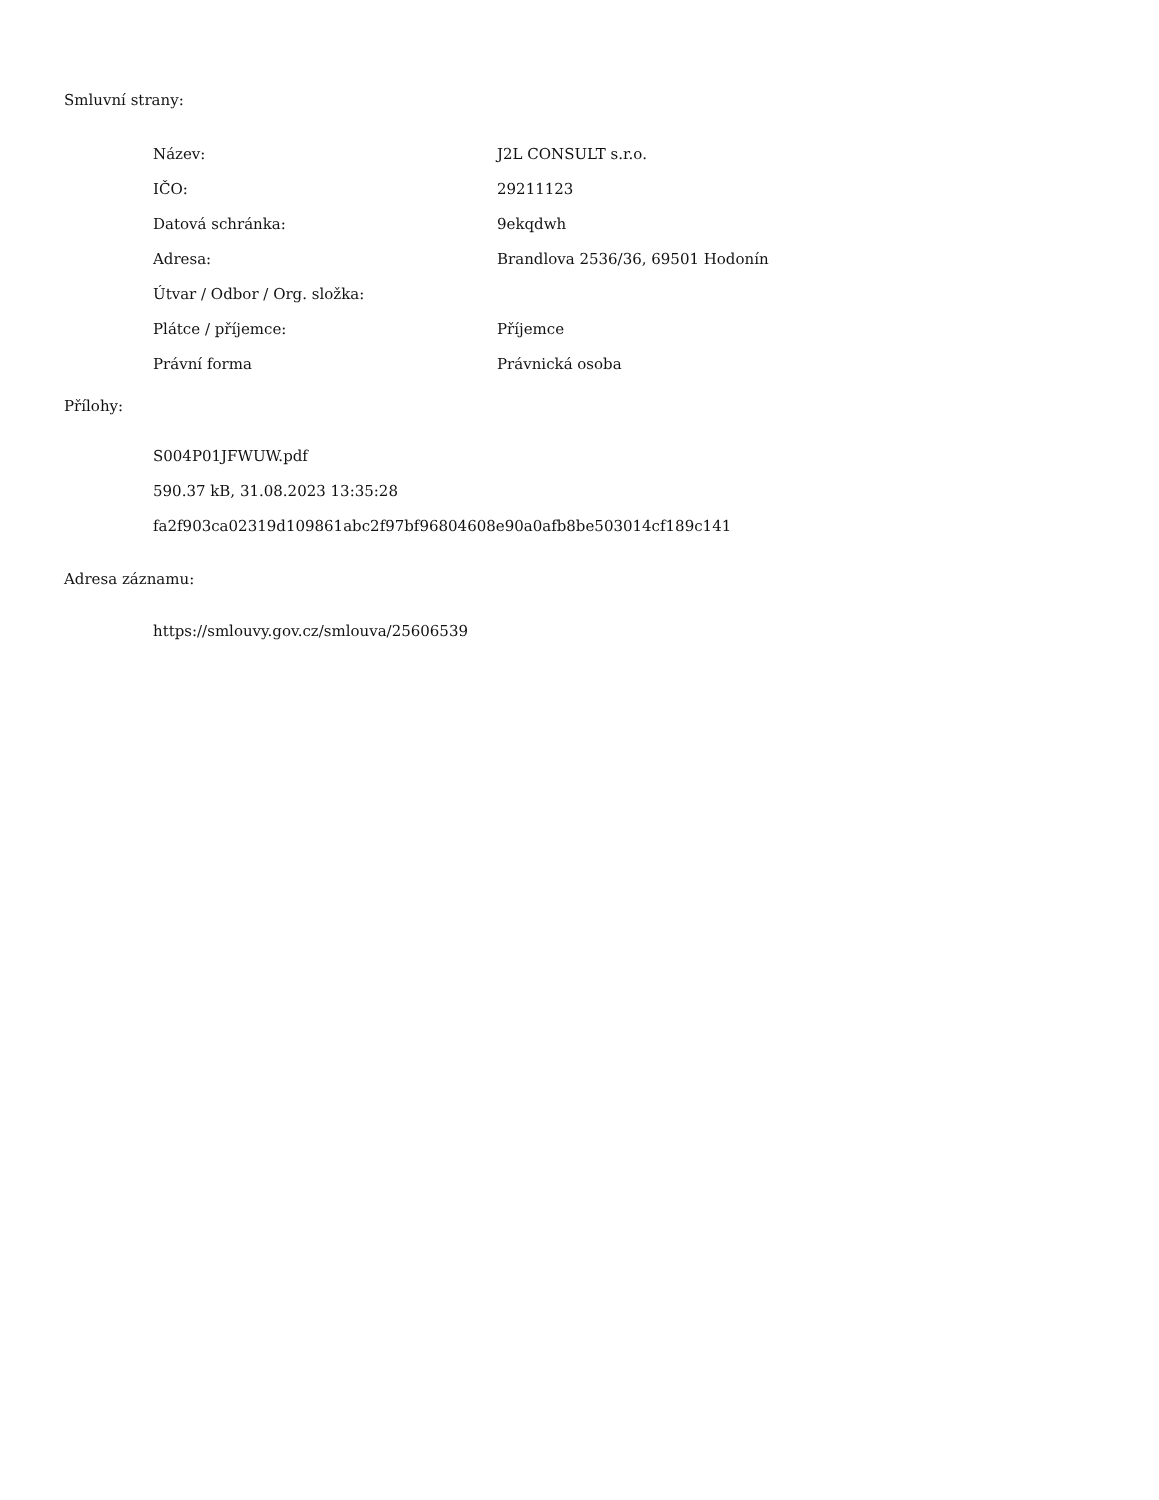Smluvní strany:
| Název: | J2L CONSULT s.r.o. |
| IČO: | 29211123 |
| Datová schránka: | 9ekqdwh |
| Adresa: | Brandlova 2536/36, 69501 Hodonín |
| Útvar / Odbor / Org. složka: | |
| Plátce / příjemce: | Příjemce |
| Právní forma | Právnická osoba |
Přílohy:
S004P01JFWUW.pdf
590.37 kB, 31.08.2023 13:35:28
fa2f903ca02319d109861abc2f97bf96804608e90a0afb8be503014cf189c141
Adresa záznamu:
https://smlouvy.gov.cz/smlouva/25606539